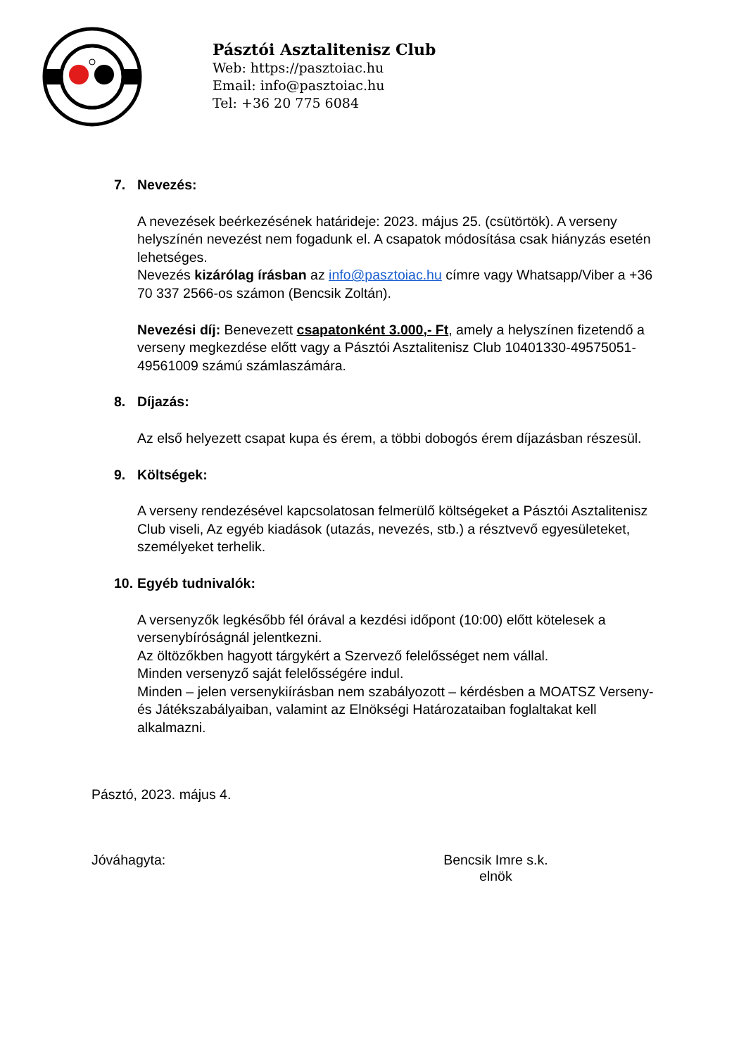Pásztói Asztalitenisz Club
Web: https://pasztoiac.hu
Email: info@pasztoiac.hu
Tel: +36 20 775 6084
7. Nevezés:
A nevezések beérkezésének határideje: 2023. május 25. (csütörtök). A verseny helyszínén nevezést nem fogadunk el. A csapatok módosítása csak hiányzás esetén lehetséges.
Nevezés kizárólag írásban az info@pasztoiac.hu címre vagy Whatsapp/Viber a +36 70 337 2566-os számon (Bencsik Zoltán).
Nevezési díj: Benevezett csapatonként 3.000,- Ft, amely a helyszínen fizetendő a verseny megkezdése előtt vagy a Pásztói Asztalitenisz Club 10401330-49575051-49561009 számú számlaszámára.
8. Díjazás:
Az első helyezett csapat kupa és érem, a többi dobogós érem díjazásban részesül.
9. Költségek:
A verseny rendezésével kapcsolatosan felmerülő költségeket a Pásztói Asztalitenisz Club viseli, Az egyéb kiadások (utazás, nevezés, stb.) a résztvevő egyesületeket, személyeket terhelik.
10.
Egyéb tudnivalók:
A versenyzők legkésőbb fél órával a kezdési időpont (10:00) előtt kötelesek a versenybíróságnál jelentkezni.
Az öltözőkben hagyott tárgykért a Szervező felelősséget nem vállal.
Minden versenyző saját felelősségére indul.
Minden – jelen versenykiírásban nem szabályozott – kérdésben a MOATSZ Verseny- és Játékszabályaiban, valamint az Elnökségi Határozataiban foglaltakat kell alkalmazni.
Pásztó, 2023. május 4.
Jóváhagyta: Bencsik Imre s.k.
elnök